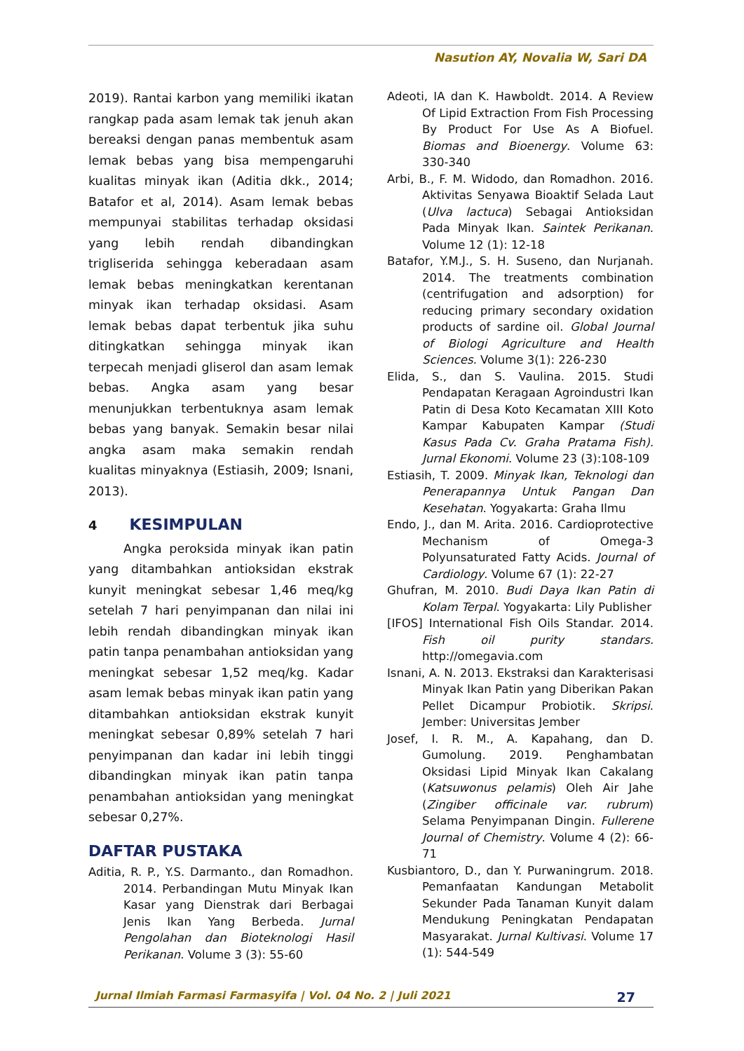Nasution AY, Novalia W, Sari DA
2019). Rantai karbon yang memiliki ikatan rangkap pada asam lemak tak jenuh akan bereaksi dengan panas membentuk asam lemak bebas yang bisa mempengaruhi kualitas minyak ikan (Aditia dkk., 2014; Batafor et al, 2014). Asam lemak bebas mempunyai stabilitas terhadap oksidasi yang lebih rendah dibandingkan trigliserida sehingga keberadaan asam lemak bebas meningkatkan kerentanan minyak ikan terhadap oksidasi. Asam lemak bebas dapat terbentuk jika suhu ditingkatkan sehingga minyak ikan terpecah menjadi gliserol dan asam lemak bebas. Angka asam yang besar menunjukkan terbentuknya asam lemak bebas yang banyak. Semakin besar nilai angka asam maka semakin rendah kualitas minyaknya (Estiasih, 2009; Isnani, 2013).
4 KESIMPULAN
Angka peroksida minyak ikan patin yang ditambahkan antioksidan ekstrak kunyit meningkat sebesar 1,46 meq/kg setelah 7 hari penyimpanan dan nilai ini lebih rendah dibandingkan minyak ikan patin tanpa penambahan antioksidan yang meningkat sebesar 1,52 meq/kg. Kadar asam lemak bebas minyak ikan patin yang ditambahkan antioksidan ekstrak kunyit meningkat sebesar 0,89% setelah 7 hari penyimpanan dan kadar ini lebih tinggi dibandingkan minyak ikan patin tanpa penambahan antioksidan yang meningkat sebesar 0,27%.
DAFTAR PUSTAKA
Aditia, R. P., Y.S. Darmanto., dan Romadhon. 2014. Perbandingan Mutu Minyak Ikan Kasar yang Dienstrak dari Berbagai Jenis Ikan Yang Berbeda. Jurnal Pengolahan dan Bioteknologi Hasil Perikanan. Volume 3 (3): 55-60
Adeoti, IA dan K. Hawboldt. 2014. A Review Of Lipid Extraction From Fish Processing By Product For Use As A Biofuel. Biomas and Bioenergy. Volume 63: 330-340
Arbi, B., F. M. Widodo, dan Romadhon. 2016. Aktivitas Senyawa Bioaktif Selada Laut (Ulva lactuca) Sebagai Antioksidan Pada Minyak Ikan. Saintek Perikanan. Volume 12 (1): 12-18
Batafor, Y.M.J., S. H. Suseno, dan Nurjanah. 2014. The treatments combination (centrifugation and adsorption) for reducing primary secondary oxidation products of sardine oil. Global Journal of Biologi Agriculture and Health Sciences. Volume 3(1): 226-230
Elida, S., dan S. Vaulina. 2015. Studi Pendapatan Keragaan Agroindustri Ikan Patin di Desa Koto Kecamatan XIII Koto Kampar Kabupaten Kampar (Studi Kasus Pada Cv. Graha Pratama Fish). Jurnal Ekonomi. Volume 23 (3):108-109
Estiasih, T. 2009. Minyak Ikan, Teknologi dan Penerapannya Untuk Pangan Dan Kesehatan. Yogyakarta: Graha Ilmu
Endo, J., dan M. Arita. 2016. Cardioprotective Mechanism of Omega-3 Polyunsaturated Fatty Acids. Journal of Cardiology. Volume 67 (1): 22-27
Ghufran, M. 2010. Budi Daya Ikan Patin di Kolam Terpal. Yogyakarta: Lily Publisher
[IFOS] International Fish Oils Standar. 2014. Fish oil purity standars. http://omegavia.com
Isnani, A. N. 2013. Ekstraksi dan Karakterisasi Minyak Ikan Patin yang Diberikan Pakan Pellet Dicampur Probiotik. Skripsi. Jember: Universitas Jember
Josef, I. R. M., A. Kapahang, dan D. Gumolung. 2019. Penghambatan Oksidasi Lipid Minyak Ikan Cakalang (Katsuwonus pelamis) Oleh Air Jahe (Zingiber officinale var. rubrum) Selama Penyimpanan Dingin. Fullerene Journal of Chemistry. Volume 4 (2): 66-71
Kusbiantoro, D., dan Y. Purwaningrum. 2018. Pemanfaatan Kandungan Metabolit Sekunder Pada Tanaman Kunyit dalam Mendukung Peningkatan Pendapatan Masyarakat. Jurnal Kultivasi. Volume 17 (1): 544-549
Jurnal Ilmiah Farmasi Farmasyifa | Vol. 04 No. 2 | Juli 2021 27